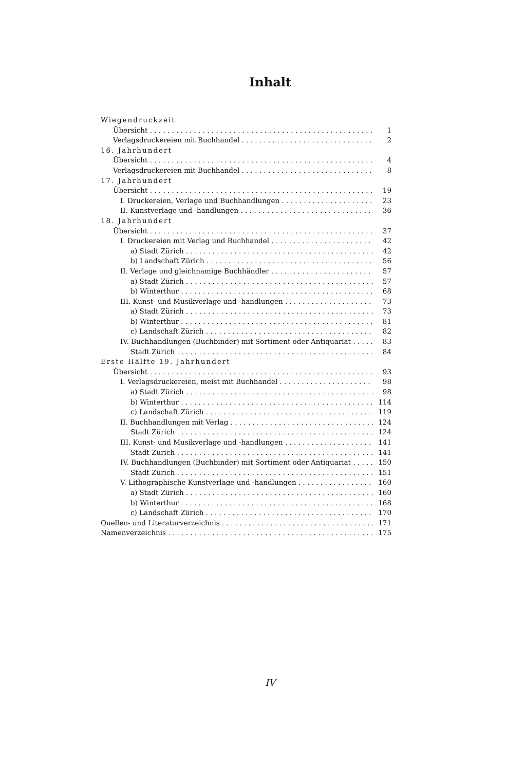Inhalt
Wiegendruckzeit
Übersicht 1
Verlagsdruckereien mit Buchhandel 2
16. Jahrhundert
Übersicht 4
Verlagsdruckereien mit Buchhandel 8
17. Jahrhundert
Übersicht 19
I. Druckereien, Verlage und Buchhandlungen 23
II. Kunstverlage und -handlungen 36
18. Jahrhundert
Übersicht 37
I. Druckereien mit Verlag und Buchhandel 42
a) Stadt Zürich 42
b) Landschaft Zürich 56
II. Verlage und gleichnamige Buchhändler 57
a) Stadt Zürich 57
b) Winterthur 68
III. Kunst- und Musikverlage und -handlungen 73
a) Stadt Zürich 73
b) Winterthur 81
c) Landschaft Zürich 82
IV. Buchhandlungen (Buchbinder) mit Sortiment oder Antiquariat 83
Stadt Zürich 84
Erste Hälfte 19. Jahrhundert
Übersicht 93
I. Verlagsdruckereien, meist mit Buchhandel 98
a) Stadt Zürich 98
b) Winterthur 114
c) Landschaft Zürich 119
II. Buchhandlungen mit Verlag 124
Stadt Zürich 124
III. Kunst- und Musikverlage und -handlungen 141
Stadt Zürich 141
IV. Buchhandlungen (Buchbinder) mit Sortiment oder Antiquariat 150
Stadt Zürich 151
V. Lithographische Kunstverlage und -handlungen 160
a) Stadt Zürich 160
b) Winterthur 168
c) Landschaft Zürich 170
Quellen- und Literaturverzeichnis 171
Namenverzeichnis 175
IV